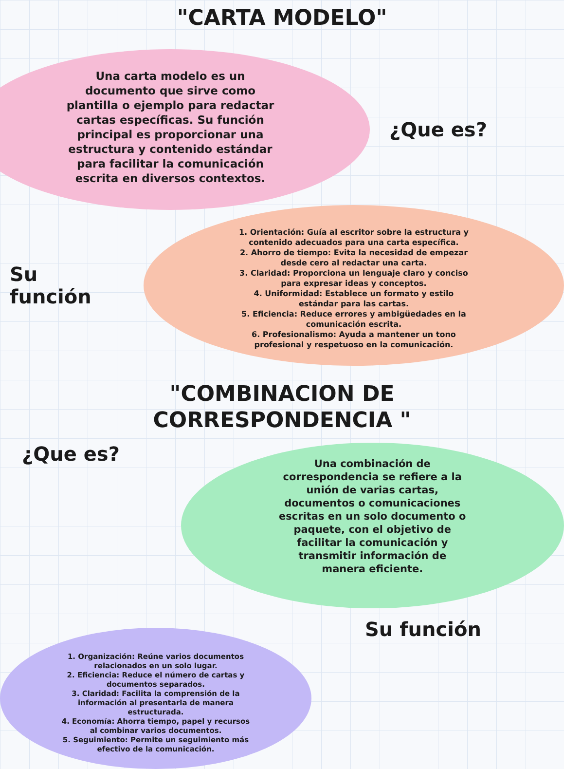"CARTA MODELO"
Una carta modelo es un
documento que sirve como
plantilla o ejemplo para redactar
cartas específicas. Su función
principal es proporcionar una
estructura y contenido estándar
para facilitar la comunicación
escrita en diversos contextos.
¿Que es?
Su
función
1. Orientación: Guía al escritor sobre la estructura y
contenido adecuados para una carta específica.
2. Ahorro de tiempo: Evita la necesidad de empezar
desde cero al redactar una carta.
3. Claridad: Proporciona un lenguaje claro y conciso
para expresar ideas y conceptos.
4. Uniformidad: Establece un formato y estilo
estándar para las cartas.
5. Eficiencia: Reduce errores y ambigüedades en la
comunicación escrita.
6. Profesionalismo: Ayuda a mantener un tono
profesional y respetuoso en la comunicación.
"COMBINACION DE
CORRESPONDENCIA "
¿Que es?
Una combinación de
correspondencia se refiere a la
unión de varias cartas,
documentos o comunicaciones
escritas en un solo documento o
paquete, con el objetivo de
facilitar la comunicación y
transmitir información de
manera eficiente.
1. Organización: Reúne varios documentos
relacionados en un solo lugar.
2. Eficiencia: Reduce el número de cartas y
documentos separados.
3. Claridad: Facilita la comprensión de la
información al presentarla de manera
estructurada.
4. Economía: Ahorra tiempo, papel y recursos
al combinar varios documentos.
5. Seguimiento: Permite un seguimiento más
efectivo de la comunicación.
Su función